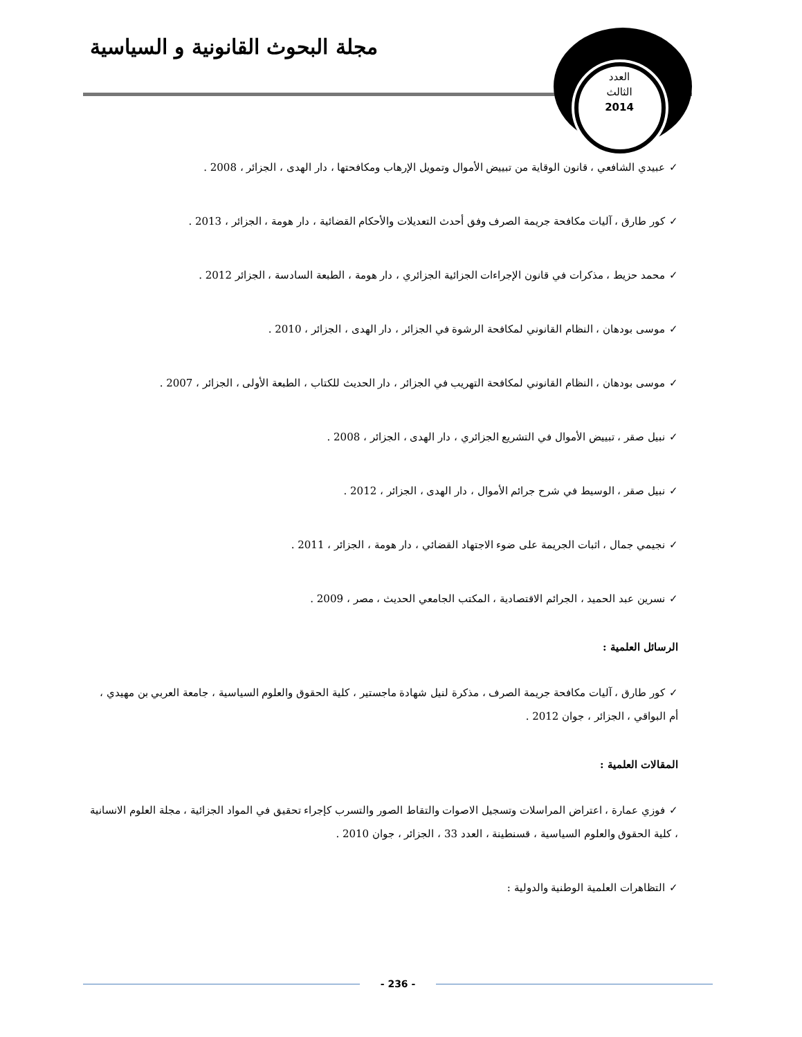العدد
الثالث
2014
مجلة البحوث القانونية و السياسية
✓عبيدي الشافعي ، قانون الوقاية من تبييض الأموال وتمويل الإرهاب ومكافحتها ، دار الهدى ، الجزائر ، 2008 .
✓كور طارق ، آليات مكافحة جريمة الصرف وفق أحدث التعديلات والأحكام القضائية ، دار هومة ، الجزائر ، 2013 .
✓محمد حزيط ، مذكرات في قانون الإجراءات الجزائية الجزائري ، دار هومة ، الطبعة السادسة ، الجزائر 2012 .
✓موسى بودهان ، النظام القانوني لمكافحة الرشوة في الجزائر ، دار الهدى ، الجزائر ، 2010 .
✓موسى بودهان ، النظام القانوني لمكافحة التهريب في الجزائر ، دار الحديث للكتاب ، الطبعة الأولى ، الجزائر ، 2007 .
✓نبيل صقر ، تبييض الأموال في التشريع الجزائري ، دار الهدى ، الجزائر ، 2008 .
✓نبيل صقر ، الوسيط في شرح جرائم الأموال ، دار الهدى ، الجزائر ، 2012 .
✓نجيمي جمال ، اثبات الجريمة على ضوء الاجتهاد القضائي ، دار هومة ، الجزائر ، 2011 .
✓نسرين عبد الحميد ، الجرائم الاقتصادية ، المكتب الجامعي الحديث ، مصر ، 2009 .
الرسائل العلمية :
✓كور طارق ، آليات مكافحة جريمة الصرف ، مذكرة لنيل شهادة ماجستير ، كلية الحقوق والعلوم السياسية ، جامعة العربي بن مهيدي ، أم البواقي ، الجزائر ، جوان 2012 .
المقالات العلمية :
✓فوزي عمارة ، اعتراض المراسلات وتسجيل الاصوات والتقاط الصور والتسرب كإجراء تحقيق في المواد الجزائية ، مجلة العلوم الانسانية ، كلية الحقوق والعلوم السياسية ، قسنطينة ، العدد 33 ، الجزائر ، جوان 2010 .
✓التظاهرات العلمية الوطنية والدولية :
- 236 -